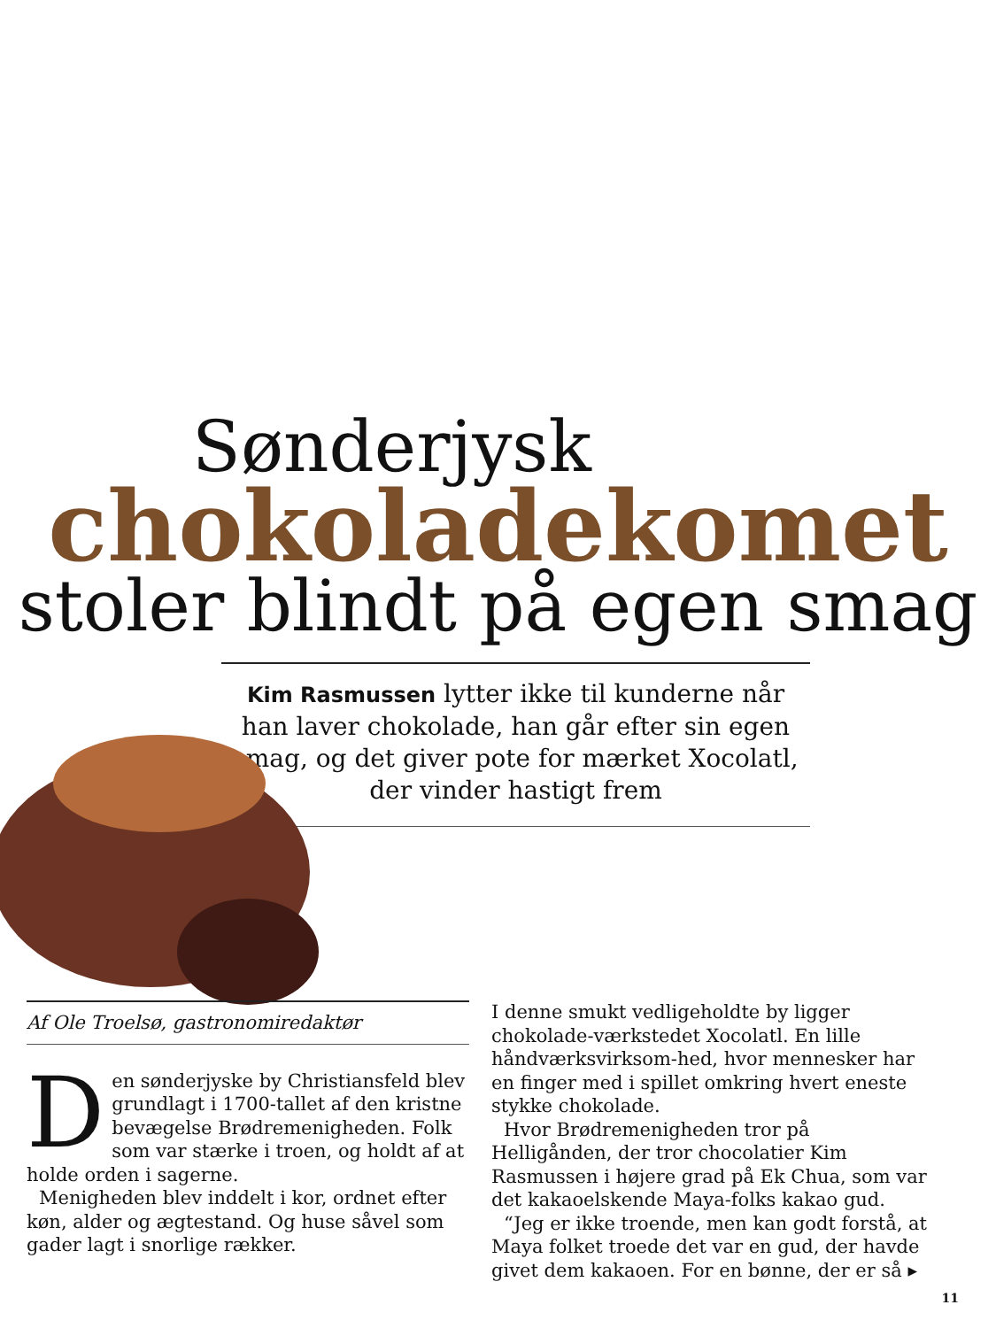Sønderjysk
chokoladekomet
stoler blindt på egen smag
Kim Rasmussen lytter ikke til kunderne når han laver chokolade, han går efter sin egen smag, og det giver pote for mærket Xocolatl, der vinder hastigt frem
Af Ole Troelsø, gastronomiredaktør
Den sønderjyske by Christiansfeld blev grundlagt i 1700-tallet af den kristne bevægelse Brødremenigheden. Folk som var stærke i troen, og holdt af at holde orden i sagerne.
Menigheden blev inddelt i kor, ordnet efter køn, alder og ægtestand. Og huse såvel som gader lagt i snorlige rækker.
I denne smukt vedligeholdte by ligger chokolade-værkstedet Xocolatl. En lille håndværksvirksom-hed, hvor mennesker har en finger med i spillet omkring hvert eneste stykke chokolade.
Hvor Brødremenigheden tror på Helligånden, der tror chocolatier Kim Rasmussen i højere grad på Ek Chua, som var det kakaoelskende Maya-folks kakao gud.
“Jeg er ikke troende, men kan godt forstå, at Maya folket troede det var en gud, der havde givet dem kakaoen. For en bønne, der er så ▸
11